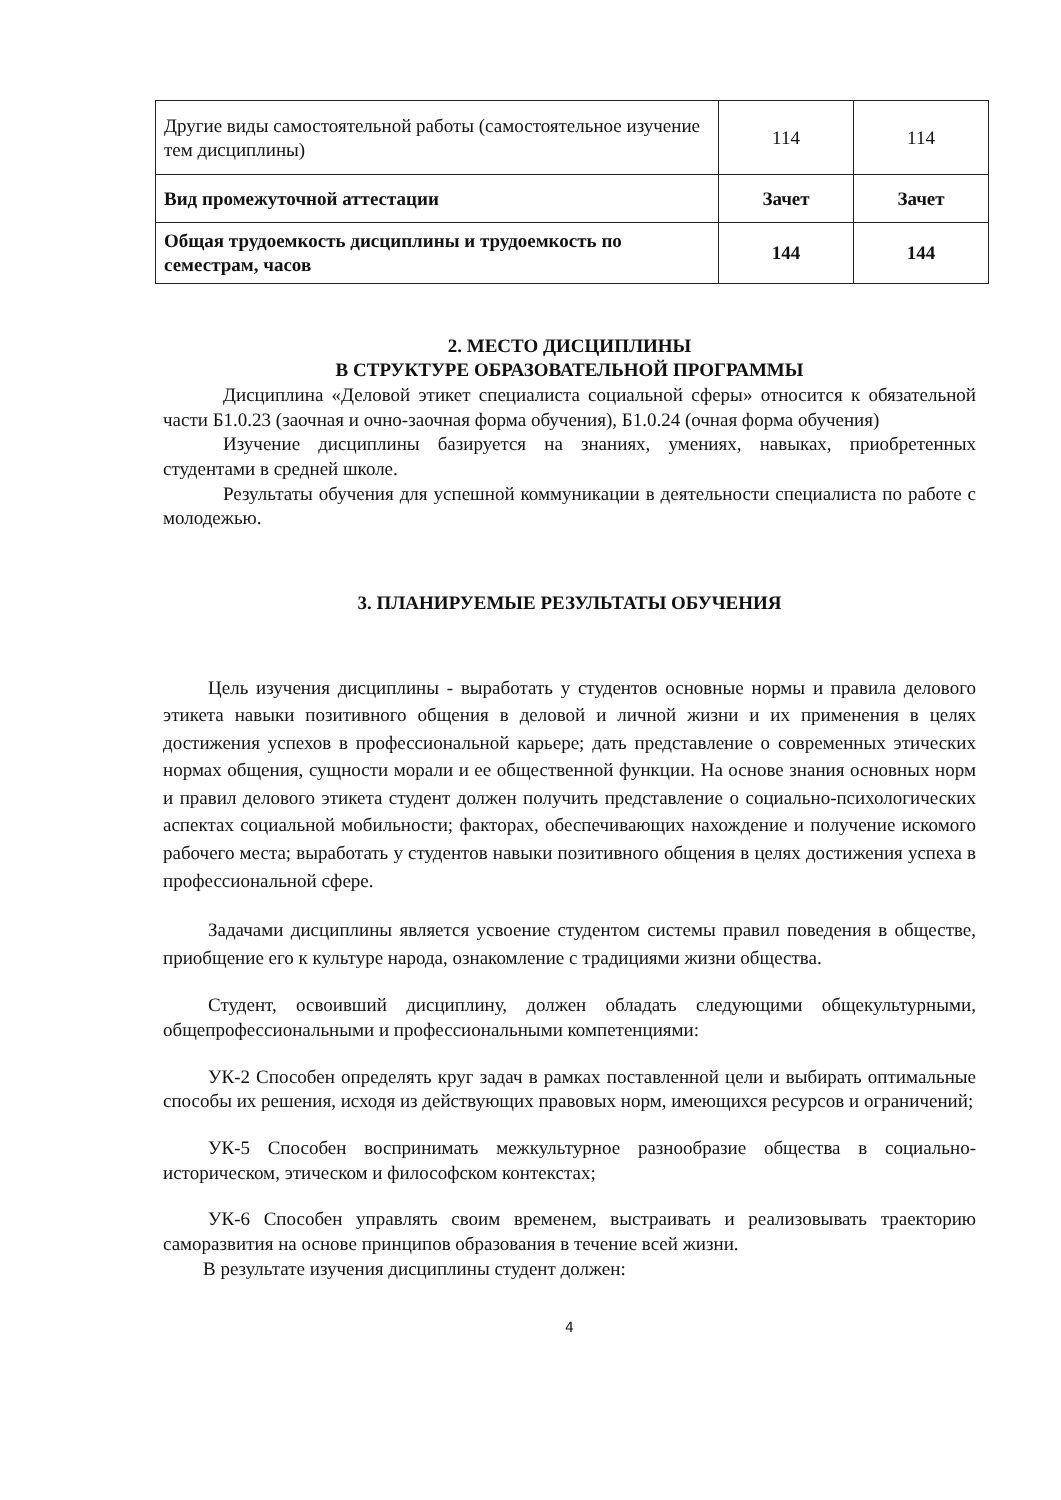| Другие виды самостоятельной работы (самостоятельное изучение тем дисциплины) | 114 | 114 |
| Вид промежуточной аттестации | Зачет | Зачет |
| Общая трудоемкость дисциплины и трудоемкость по семестрам, часов | 144 | 144 |
2. МЕСТО ДИСЦИПЛИНЫ
В СТРУКТУРЕ ОБРАЗОВАТЕЛЬНОЙ ПРОГРАММЫ
Дисциплина «Деловой этикет специалиста социальной сферы» относится к обязательной части Б1.0.23 (заочная и очно-заочная форма обучения), Б1.0.24 (очная форма обучения)
Изучение дисциплины базируется на знаниях, умениях, навыках, приобретенных студентами в средней школе.
Результаты обучения для успешной коммуникации в деятельности специалиста по работе с молодежью.
3. ПЛАНИРУЕМЫЕ РЕЗУЛЬТАТЫ ОБУЧЕНИЯ
Цель изучения дисциплины - выработать у студентов основные нормы и правила делового этикета навыки позитивного общения в деловой и личной жизни и их применения в целях достижения успехов в профессиональной карьере; дать представление о современных этических нормах общения, сущности морали и ее общественной функции. На основе знания основных норм и правил делового этикета студент должен получить представление о социально-психологических аспектах социальной мобильности; факторах, обеспечивающих нахождение и получение искомого рабочего места; выработать у студентов навыки позитивного общения в целях достижения успеха в профессиональной сфере.
Задачами дисциплины является усвоение студентом системы правил поведения в обществе, приобщение его к культуре народа, ознакомление с традициями жизни общества.
Студент, освоивший дисциплину, должен обладать следующими общекультурными, общепрофессиональными и профессиональными компетенциями:
УК-2 Способен определять круг задач в рамках поставленной цели и выбирать оптимальные способы их решения, исходя из действующих правовых норм, имеющихся ресурсов и ограничений;
УК-5 Способен воспринимать межкультурное разнообразие общества в социально-историческом, этическом и философском контекстах;
УК-6 Способен управлять своим временем, выстраивать и реализовывать траекторию саморазвития на основе принципов образования в течение всей жизни.
В результате изучения дисциплины студент должен:
4